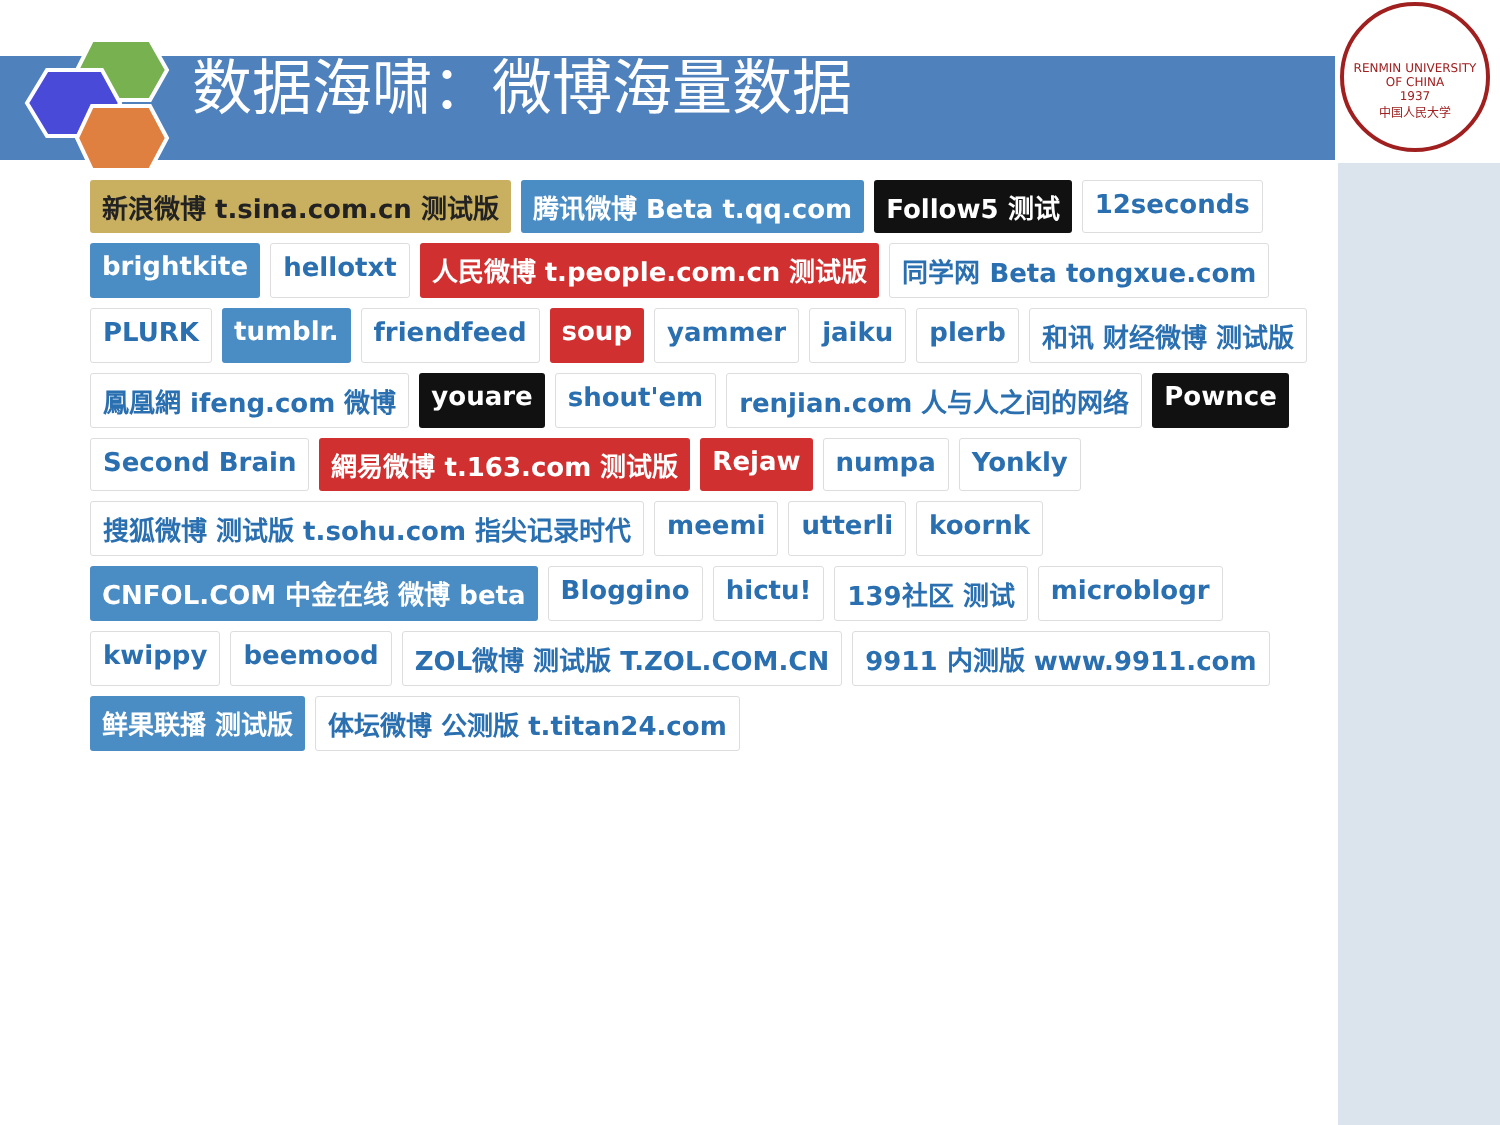数据海啸：微博海量数据
RENMIN UNIVERSITY OF CHINA
1937
中国人民大学
新浪微博 t.sina.com.cn 测试版 腾讯微博 Beta t.qq.com Follow5 测试 12seconds brightkite hellotxt 人民微博 t.people.com.cn 测试版 同学网 Beta tongxue.com PLURK tumblr. friendfeed soup yammer jaiku plerb 和讯 财经微博 测试版 鳳凰網 ifeng.com 微博 youare shout'em renjian.com 人与人之间的网络 Pownce Second Brain 網易微博 t.163.com 测试版 Rejaw numpa Yonkly 搜狐微博 测试版 t.sohu.com 指尖记录时代 meemi utterli koornk CNFOL.COM 中金在线 微博 beta Bloggino hictu! 139社区 测试 microblogr kwippy beemood ZOL微博 测试版 T.ZOL.COM.CN 9911 内测版 www.9911.com 鲜果联播 测试版 体坛微博 公测版 t.titan24.com